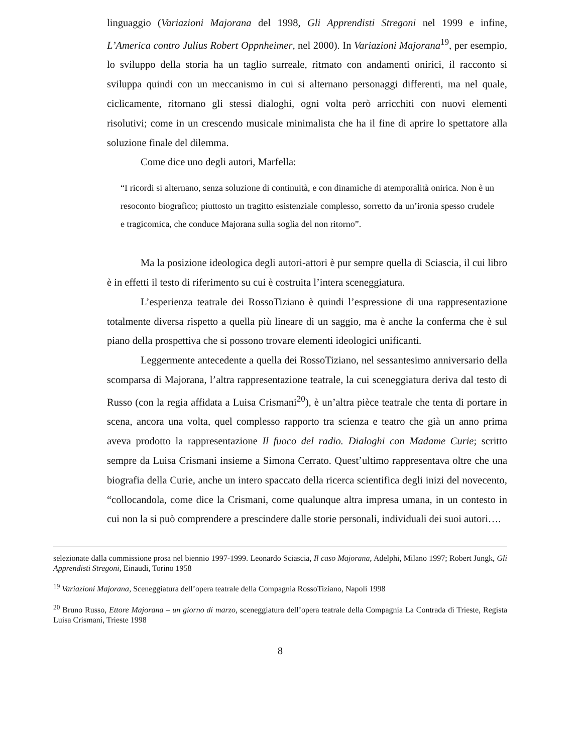linguaggio (Variazioni Majorana del 1998, Gli Apprendisti Stregoni nel 1999 e infine, L’America contro Julius Robert Oppnheimer, nel 2000). In Variazioni Majorana<sup>19</sup>, per esempio, lo sviluppo della storia ha un taglio surreale, ritmato con andamenti onirici, il racconto si sviluppa quindi con un meccanismo in cui si alternano personaggi differenti, ma nel quale, ciclicamente, ritornano gli stessi dialoghi, ogni volta però arricchiti con nuovi elementi risolutivi; come in un crescendo musicale minimalista che ha il fine di aprire lo spettatore alla soluzione finale del dilemma.
Come dice uno degli autori, Marfella:
“I ricordi si alternano, senza soluzione di continuità, e con dinamiche di atemporalità onirica. Non è un resoconto biografico; piuttosto un tragitto esistenziale complesso, sorretto da un’ironia spesso crudele e tragicomica, che conduce Majorana sulla soglia del non ritorno”.
Ma la posizione ideologica degli autori-attori è pur sempre quella di Sciascia, il cui libro è in effetti il testo di riferimento su cui è costruita l’intera sceneggiatura.
L’esperienza teatrale dei RossoTiziano è quindi l’espressione di una rappresentazione totalmente diversa rispetto a quella più lineare di un saggio, ma è anche la conferma che è sul piano della prospettiva che si possono trovare elementi ideologici unificanti.
Leggermente antecedente a quella dei RossoTiziano, nel sessantesimo anniversario della scomparsa di Majorana, l’altra rappresentazione teatrale, la cui sceneggiatura deriva dal testo di Russo (con la regia affidata a Luisa Crismani<sup>20</sup>), è un’altra pièce teatrale che tenta di portare in scena, ancora una volta, quel complesso rapporto tra scienza e teatro che già un anno prima aveva prodotto la rappresentazione Il fuoco del radio. Dialoghi con Madame Curie; scritto sempre da Luisa Crismani insieme a Simona Cerrato. Quest’ultimo rappresentava oltre che una biografia della Curie, anche un intero spaccato della ricerca scientifica degli inizi del novecento, “collocandola, come dice la Crismani, come qualunque altra impresa umana, in un contesto in cui non la si può comprendere a prescindere dalle storie personali, individuali dei suoi autori….
selezionate dalla commissione prosa nel biennio 1997-1999. Leonardo Sciascia, Il caso Majorana, Adelphi, Milano 1997; Robert Jungk, Gli Apprendisti Stregoni, Einaudi, Torino 1958
<sup>19</sup> Variazioni Majorana, Sceneggiatura dell’opera teatrale della Compagnia RossoTiziano, Napoli 1998
<sup>20</sup> Bruno Russo, Ettore Majorana – un giorno di marzo, sceneggiatura dell’opera teatrale della Compagnia La Contrada di Trieste, Regista Luisa Crismani, Trieste 1998
8